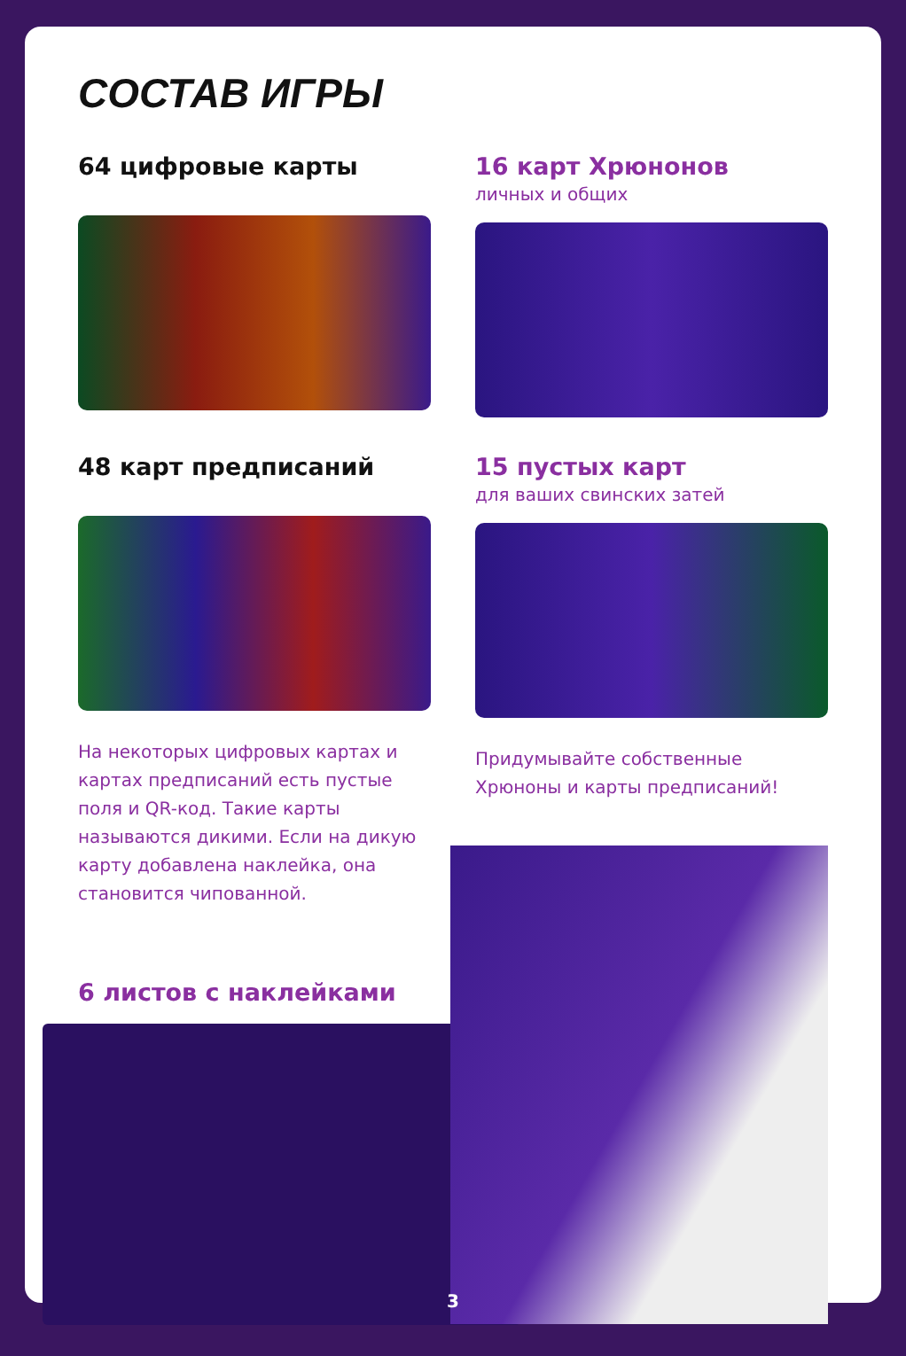СОСТАВ ИГРЫ
64 цифровые карты 16 карт Хрюнонов
личных и общих
48 карт предписаний
На некоторых цифровых картах и картах предписаний есть пустые поля и QR-код. Такие карты называются дикими. Если на дикую карту добавлена наклейка, она становится чипованной.
15 пустых карт
для ваших свинских затей
Придумывайте собственные Хрюноны и карты предписаний!
6 листов с наклейками
3